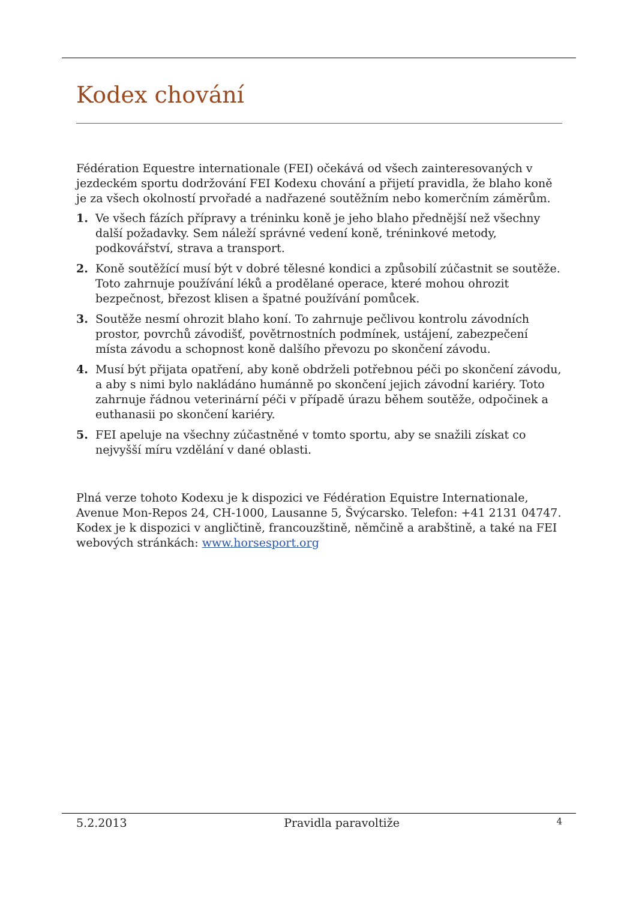Kodex chování
Fédération Equestre internationale (FEI) očekává od všech zainteresovaných v jezdeckém sportu dodržování FEI Kodexu chování a přijetí pravidla, že blaho koně je za všech okolností prvořadé a nadřazené soutěžním nebo komerčním záměrům.
1. Ve všech fázích přípravy a tréninku koně je jeho blaho přednější než všechny další požadavky. Sem náleží správné vedení koně, tréninkové metody, podkovářství, strava a transport.
2. Koně soutěžící musí být v dobré tělesné kondici a způsobilí zúčastnit se soutěže. Toto zahrnuje používání léků a prodělané operace, které mohou ohrozit bezpečnost, březost klisen a špatné používání pomůcek.
3. Soutěže nesmí ohrozit blaho koní. To zahrnuje pečlivou kontrolu závodních prostor, povrchů závodišť, povětrnostních podmínek, ustájení, zabezpečení místa závodu a schopnost koně dalšího převozu po skončení závodu.
4. Musí být přijata opatření, aby koně obdrželi potřebnou péči po skončení závodu, a aby s nimi bylo nakládáno humánně po skončení jejich závodní kariéry. Toto zahrnuje řádnou veterinární péči v případě úrazu během soutěže, odpočinek a euthanasii po skončení kariéry.
5. FEI apeluje na všechny zúčastněné v tomto sportu, aby se snažili získat co nejvyšší míru vzdělání v dané oblasti.
Plná verze tohoto Kodexu je k dispozici ve Fédération Equistre Internationale, Avenue Mon-Repos 24, CH-1000, Lausanne 5, Švýcarsko. Telefon: +41 2131 04747. Kodex je k dispozici v angličtině, francouzštině, němčině a arabštině, a také na FEI webových stránkách: www.horsesport.org
5.2.2013 Pravidla paravoltiže 4